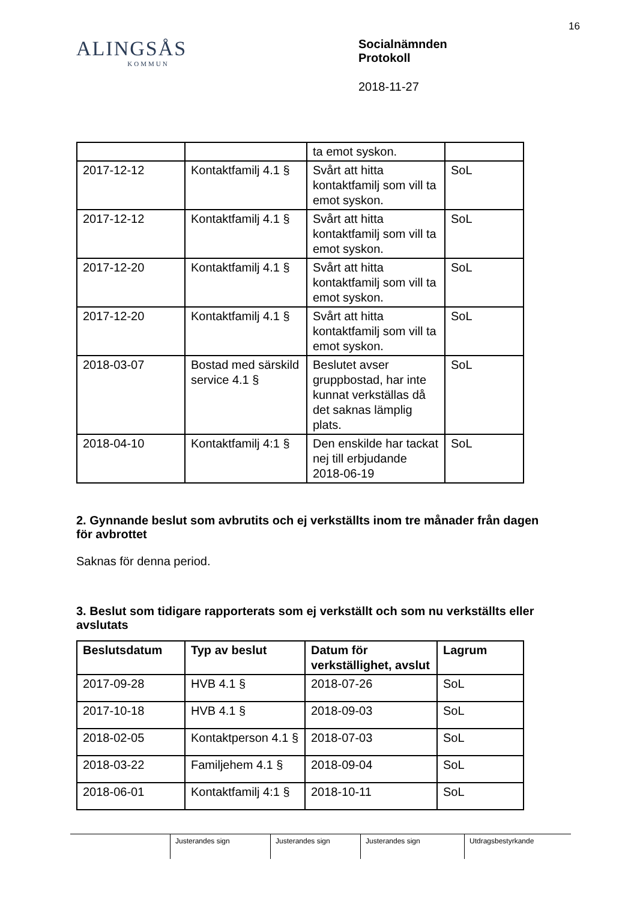16
ALINGSÅS
KOMMUN
Socialnämnden
Protokoll
2018-11-27
| | | ta emot syskon. | |
| 2017-12-12 | Kontaktfamilj 4.1 § | Svårt att hitta kontaktfamilj som vill ta emot syskon. | SoL |
| 2017-12-12 | Kontaktfamilj 4.1 § | Svårt att hitta kontaktfamilj som vill ta emot syskon. | SoL |
| 2017-12-20 | Kontaktfamilj 4.1 § | Svårt att hitta kontaktfamilj som vill ta emot syskon. | SoL |
| 2017-12-20 | Kontaktfamilj 4.1 § | Svårt att hitta kontaktfamilj som vill ta emot syskon. | SoL |
| 2018-03-07 | Bostad med särskild service 4.1 § | Beslutet avser gruppbostad, har inte kunnat verkställas då det saknas lämplig plats. | SoL |
| 2018-04-10 | Kontaktfamilj 4:1 § | Den enskilde har tackat nej till erbjudande 2018-06-19 | SoL |
2. Gynnande beslut som avbrutits och ej verkställts inom tre månader från dagen för avbrottet
Saknas för denna period.
3. Beslut som tidigare rapporterats som ej verkställt och som nu verkställts eller avslutats
| Beslutsdatum | Typ av beslut | Datum för verkställighet, avslut | Lagrum |
| --- | --- | --- | --- |
| 2017-09-28 | HVB 4.1 § | 2018-07-26 | SoL |
| 2017-10-18 | HVB 4.1 § | 2018-09-03 | SoL |
| 2018-02-05 | Kontaktperson 4.1 § | 2018-07-03 | SoL |
| 2018-03-22 | Familjehem 4.1 § | 2018-09-04 | SoL |
| 2018-06-01 | Kontaktfamilj 4:1 § | 2018-10-11 | SoL |
Justerandes sign Justerandes sign Justerandes sign Utdragsbestyrkande